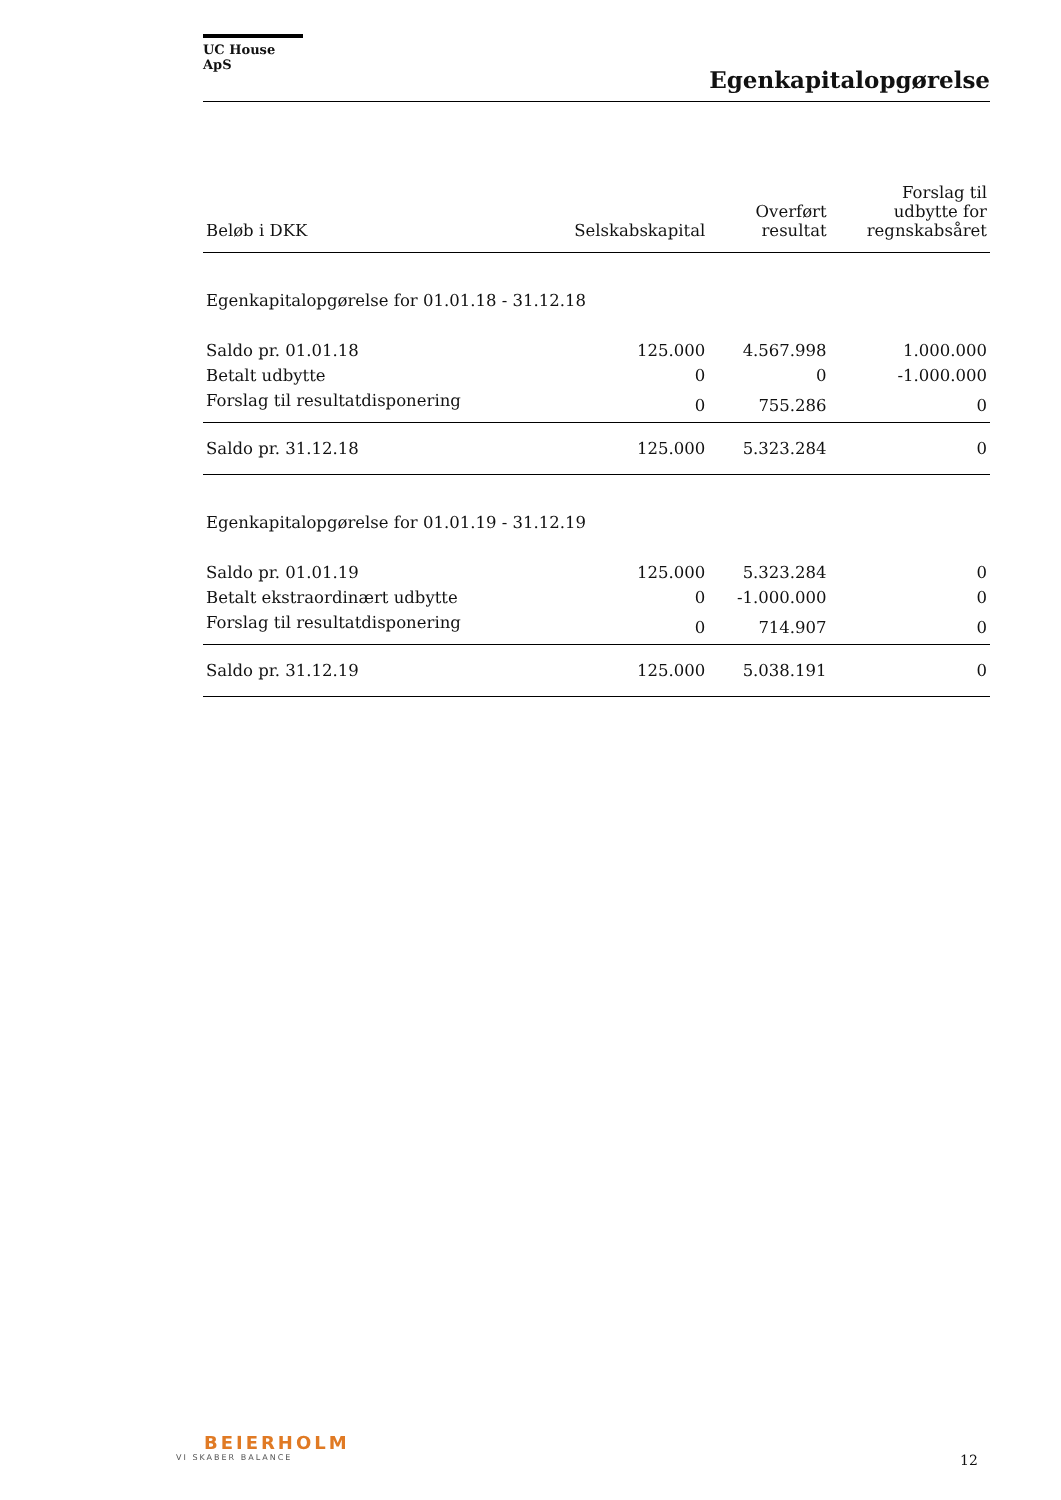UC House ApS
Egenkapitalopgørelse
| Beløb i DKK | Selskabskapital | Overført resultat | Forslag til udbytte for regnskabsåret |
| --- | --- | --- | --- |
| Egenkapitalopgørelse for 01.01.18 - 31.12.18 | | | |
| Saldo pr. 01.01.18 | 125.000 | 4.567.998 | 1.000.000 |
| Betalt udbytte | 0 | 0 | -1.000.000 |
| Forslag til resultatdisponering | 0 | 755.286 | 0 |
| Saldo pr. 31.12.18 | 125.000 | 5.323.284 | 0 |
| Egenkapitalopgørelse for 01.01.19 - 31.12.19 | | | |
| Saldo pr. 01.01.19 | 125.000 | 5.323.284 | 0 |
| Betalt ekstraordinært udbytte | 0 | -1.000.000 | 0 |
| Forslag til resultatdisponering | 0 | 714.907 | 0 |
| Saldo pr. 31.12.19 | 125.000 | 5.038.191 | 0 |
BEIERHOLM
VI SKABER BALANCE
12